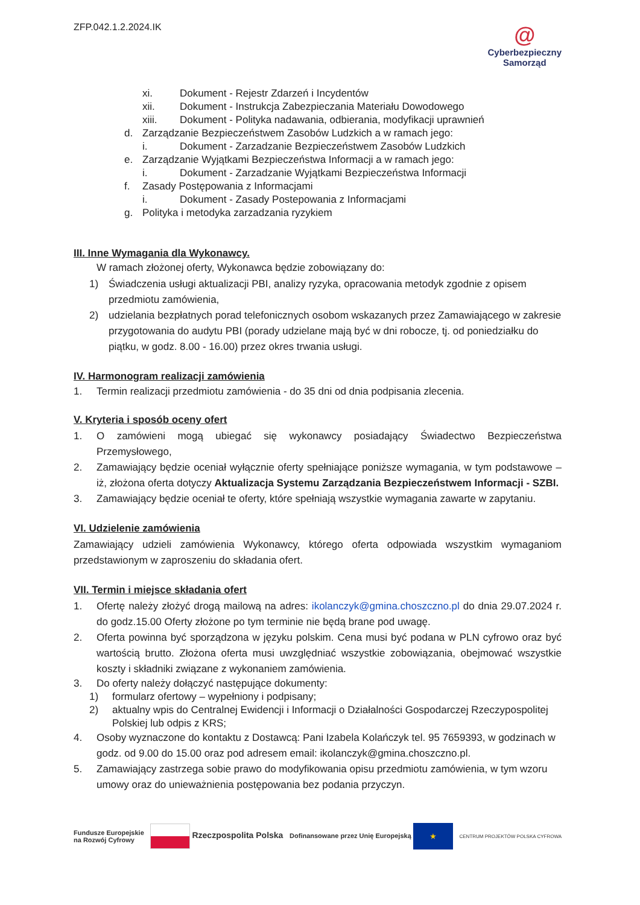ZFP.042.1.2.2024.IK
@
Cyberbezpieczny
Samorząd
xi. Dokument - Rejestr Zdarzeń i Incydentów
xii. Dokument - Instrukcja Zabezpieczania Materiału Dowodowego
xiii. Dokument - Polityka nadawania, odbierania, modyfikacji uprawnień
d. Zarządzanie Bezpieczeństwem Zasobów Ludzkich a w ramach jego:
i. Dokument - Zarzadzanie Bezpieczeństwem Zasobów Ludzkich
e. Zarządzanie Wyjątkami Bezpieczeństwa Informacji a w ramach jego:
i. Dokument - Zarzadzanie Wyjątkami Bezpieczeństwa Informacji
f. Zasady Postępowania z Informacjami
i. Dokument - Zasady Postepowania z Informacjami
g. Polityka i metodyka zarzadzania ryzykiem
III. Inne Wymagania dla Wykonawcy.
W ramach złożonej oferty, Wykonawca będzie zobowiązany do:
1) Świadczenia usługi aktualizacji PBI, analizy ryzyka, opracowania metodyk zgodnie z opisem przedmiotu zamówienia,
2) udzielania bezpłatnych porad telefonicznych osobom wskazanych przez Zamawiającego w zakresie przygotowania do audytu PBI (porady udzielane mają być w dni robocze, tj. od poniedziałku do piątku, w godz. 8.00 - 16.00) przez okres trwania usługi.
IV. Harmonogram realizacji zamówienia
1. Termin realizacji przedmiotu zamówienia - do 35 dni od dnia podpisania zlecenia.
V. Kryteria i sposób oceny ofert
1. O zamówieni mogą ubiegać się wykonawcy posiadający Świadectwo Bezpieczeństwa Przemysłowego,
2. Zamawiający będzie oceniał wyłącznie oferty spełniające poniższe wymagania, w tym podstawowe – iż, złożona oferta dotyczy Aktualizacja Systemu Zarządzania Bezpieczeństwem Informacji - SZBI.
3. Zamawiający będzie oceniał te oferty, które spełniają wszystkie wymagania zawarte w zapytaniu.
VI. Udzielenie zamówienia
Zamawiający udzieli zamówienia Wykonawcy, którego oferta odpowiada wszystkim wymaganiom przedstawionym w zaproszeniu do składania ofert.
VII. Termin i miejsce składania ofert
1. Ofertę należy złożyć drogą mailową na adres: ikolanczyk@gmina.choszczno.pl do dnia 29.07.2024 r. do godz.15.00 Oferty złożone po tym terminie nie będą brane pod uwagę.
2. Oferta powinna być sporządzona w języku polskim. Cena musi być podana w PLN cyfrowo oraz być wartością brutto. Złożona oferta musi uwzględniać wszystkie zobowiązania, obejmować wszystkie koszty i składniki związane z wykonaniem zamówienia.
3. Do oferty należy dołączyć następujące dokumenty:
1) formularz ofertowy – wypełniony i podpisany;
2) aktualny wpis do Centralnej Ewidencji i Informacji o Działalności Gospodarczej Rzeczypospolitej Polskiej lub odpis z KRS;
4. Osoby wyznaczone do kontaktu z Dostawcą: Pani Izabela Kolańczyk tel. 95 7659393, w godzinach w godz. od 9.00 do 15.00 oraz pod adresem email: ikolanczyk@gmina.choszczno.pl.
5. Zamawiający zastrzega sobie prawo do modyfikowania opisu przedmiotu zamówienia, w tym wzoru umowy oraz do unieważnienia postępowania bez podania przyczyn.
Fundusze Europejskie
na Rozwój Cyfrowy
Rzeczpospolita Polska
Dofinansowane przez Unię Europejską ★
CENTRUM PROJEKTÓW POLSKA CYFROWA